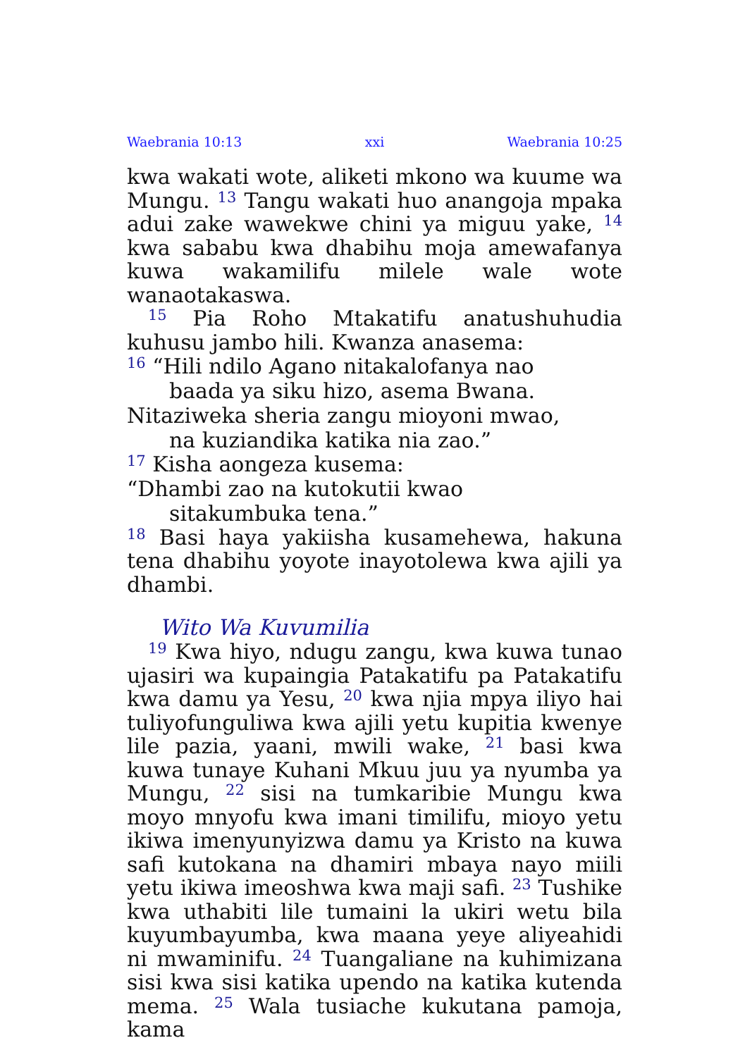Waebrania 10:13 xxi Waebrania 10:25
kwa wakati wote, aliketi mkono wa kuume wa Mungu. <sup>13</sup> Tangu wakati huo anangoja mpaka adui zake wawekwe chini ya miguu yake, <sup>14</sup> kwa sababu kwa dhabihu moja amewafanya kuwa wakamilifu milele wale wote wanaotakaswa.
<sup>15</sup> Pia Roho Mtakatifu anatushuhudia kuhusu jambo hili. Kwanza anasema:
<sup>16</sup> “Hili ndilo Agano nitakalofanya nao
baada ya siku hizo, asema Bwana.
Nitaziweka sheria zangu mioyoni mwao,
na kuziandika katika nia zao.”
<sup>17</sup> Kisha aongeza kusema:
“Dhambi zao na kutokutii kwao
sitakumbuka tena.”
<sup>18</sup> Basi haya yakiisha kusamehewa, hakuna tena dhabihu yoyote inayotolewa kwa ajili ya dhambi.
Wito Wa Kuvumilia
<sup>19</sup> Kwa hiyo, ndugu zangu, kwa kuwa tunao ujasiri wa kupaingia Patakatifu pa Patakatifu kwa damu ya Yesu, <sup>20</sup> kwa njia mpya iliyo hai tuliyofunguliwa kwa ajili yetu kupitia kwenye lile pazia, yaani, mwili wake, <sup>21</sup> basi kwa kuwa tunaye Kuhani Mkuu juu ya nyumba ya Mungu, <sup>22</sup> sisi na tumkaribie Mungu kwa moyo mnyofu kwa imani timilifu, mioyo yetu ikiwa imenyunyizwa damu ya Kristo na kuwa safi kutokana na dhamiri mbaya nayo miili yetu ikiwa imeoshwa kwa maji safi. <sup>23</sup> Tushike kwa uthabiti lile tumaini la ukiri wetu bila kuyumbayumba, kwa maana yeye aliyeahidi ni mwaminifu. <sup>24</sup> Tuangaliane na kuhimizana sisi kwa sisi katika upendo na katika kutenda mema. <sup>25</sup> Wala tusiache kukutana pamoja, kama